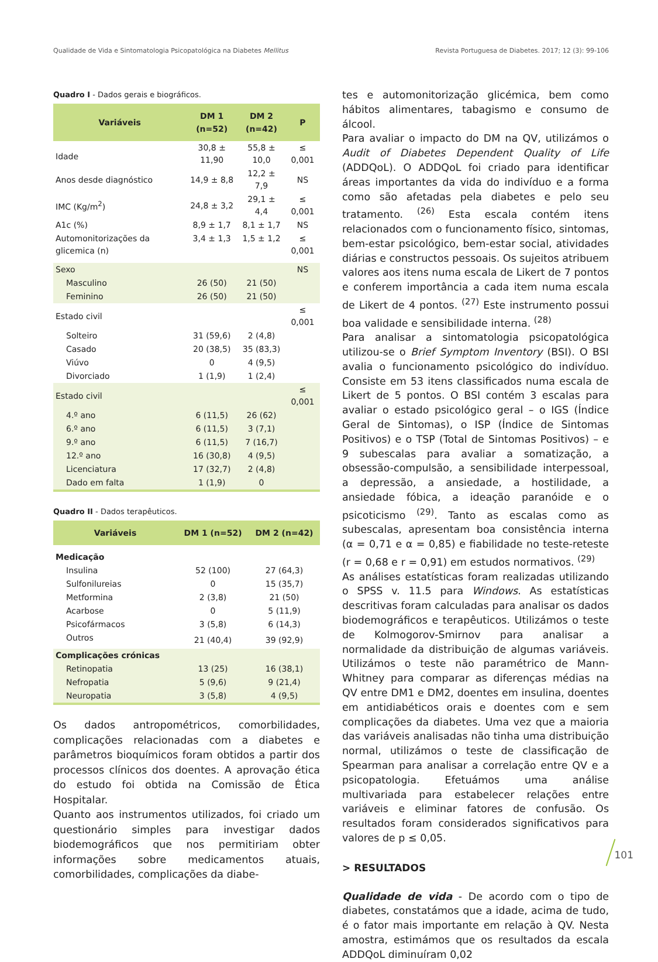Qualidade de Vida e Sintomatologia Psicopatológica na Diabetes Mellitus Revista Portuguesa de Diabetes. 2017; 12 (3): 99-106
Quadro I - Dados gerais e biográficos.
| Variáveis | DM 1 (n=52) | DM 2 (n=42) | P |
| --- | --- | --- | --- |
| Idade | 30,8 ± 11,90 | 55,8 ± 10,0 | ≤ 0,001 |
| Anos desde diagnóstico | 14,9 ± 8,8 | 12,2 ± 7,9 | NS |
| IMC (Kg/m<sup>2</sup>) | 24,8 ± 3,2 | 29,1 ± 4,4 | ≤ 0,001 |
| A1c (%) | 8,9 ± 1,7 | 8,1 ± 1,7 | NS |
| Automonitorizações da glicemica (n) | 3,4 ± 1,3 | 1,5 ± 1,2 | ≤ 0,001 |
| Sexo | | | NS |
| Masculino | 26 (50) | 21 (50) | |
| Feminino | 26 (50) | 21 (50) | |
| Estado civil | | | ≤ 0,001 |
| Solteiro | 31 (59,6) | 2 (4,8) | |
| Casado | 20 (38,5) | 35 (83,3) | |
| Viúvo | 0 | 4 (9,5) | |
| Divorciado | 1 (1,9) | 1 (2,4) | |
| Estado civil | | | ≤ 0,001 |
| 4.º ano | 6 (11,5) | 26 (62) | |
| 6.º ano | 6 (11,5) | 3 (7,1) | |
| 9.º ano | 6 (11,5) | 7 (16,7) | |
| 12.º ano | 16 (30,8) | 4 (9,5) | |
| Licenciatura | 17 (32,7) | 2 (4,8) | |
| Dado em falta | 1 (1,9) | 0 | |
Quadro II - Dados terapêuticos.
| Variáveis | DM 1 (n=52) | DM 2 (n=42) |
| --- | --- | --- |
| Medicação | | |
| Insulina | 52 (100) | 27 (64,3) |
| Sulfonilureias | 0 | 15 (35,7) |
| Metformina | 2 (3,8) | 21 (50) |
| Acarbose | 0 | 5 (11,9) |
| Psicofármacos | 3 (5,8) | 6 (14,3) |
| Outros | 21 (40,4) | 39 (92,9) |
| Complicações crónicas | | |
| Retinopatia | 13 (25) | 16 (38,1) |
| Nefropatia | 5 (9,6) | 9 (21,4) |
| Neuropatia | 3 (5,8) | 4 (9,5) |
Os dados antropométricos, comorbilidades, complicações relacionadas com a diabetes e parâmetros bioquímicos foram obtidos a partir dos processos clínicos dos doentes. A aprovação ética do estudo foi obtida na Comissão de Ética Hospitalar.
Quanto aos instrumentos utilizados, foi criado um questionário simples para investigar dados biodemográficos que nos permitiriam obter informações sobre medicamentos atuais, comorbilidades, complicações da diabe-
tes e automonitorização glicémica, bem como hábitos alimentares, tabagismo e consumo de álcool.
Para avaliar o impacto do DM na QV, utilizámos o Audit of Diabetes Dependent Quality of Life (ADDQoL). O ADDQoL foi criado para identificar áreas importantes da vida do indivíduo e a forma como são afetadas pela diabetes e pelo seu tratamento. <sup>(26)</sup> Esta escala contém itens relacionados com o funcionamento físico, sintomas, bem-estar psicológico, bem-estar social, atividades diárias e constructos pessoais. Os sujeitos atribuem valores aos itens numa escala de Likert de 7 pontos e conferem importância a cada item numa escala de Likert de 4 pontos. <sup>(27)</sup> Este instrumento possui boa validade e sensibilidade interna. <sup>(28)</sup>
Para analisar a sintomatologia psicopatológica utilizou-se o Brief Symptom Inventory (BSI). O BSI avalia o funcionamento psicológico do indivíduo. Consiste em 53 itens classificados numa escala de Likert de 5 pontos. O BSI contém 3 escalas para avaliar o estado psicológico geral – o IGS (Índice Geral de Sintomas), o ISP (Índice de Sintomas Positivos) e o TSP (Total de Sintomas Positivos) – e 9 subescalas para avaliar a somatização, a obsessão-compulsão, a sensibilidade interpessoal, a depressão, a ansiedade, a hostilidade, a ansiedade fóbica, a ideação paranóide e o psicoticismo <sup>(29)</sup>. Tanto as escalas como as subescalas, apresentam boa consistência interna (α = 0,71 e α = 0,85) e fiabilidade no teste-reteste (r = 0,68 e r = 0,91) em estudos normativos. <sup>(29)</sup>
As análises estatísticas foram realizadas utilizando o SPSS v. 11.5 para Windows. As estatísticas descritivas foram calculadas para analisar os dados biodemográficos e terapêuticos. Utilizámos o teste de Kolmogorov-Smirnov para analisar a normalidade da distribuição de algumas variáveis. Utilizámos o teste não paramétrico de Mann-Whitney para comparar as diferenças médias na QV entre DM1 e DM2, doentes em insulina, doentes em antidiabéticos orais e doentes com e sem complicações da diabetes. Uma vez que a maioria das variáveis analisadas não tinha uma distribuição normal, utilizámos o teste de classificação de Spearman para analisar a correlação entre QV e a psicopatologia. Efetuámos uma análise multivariada para estabelecer relações entre variáveis e eliminar fatores de confusão. Os resultados foram considerados significativos para valores de p ≤ 0,05.
> RESULTADOS
Qualidade de vida - De acordo com o tipo de diabetes, constatámos que a idade, acima de tudo, é o fator mais importante em relação à QV. Nesta amostra, estimámos que os resultados da escala ADDQoL diminuíram 0,02
101